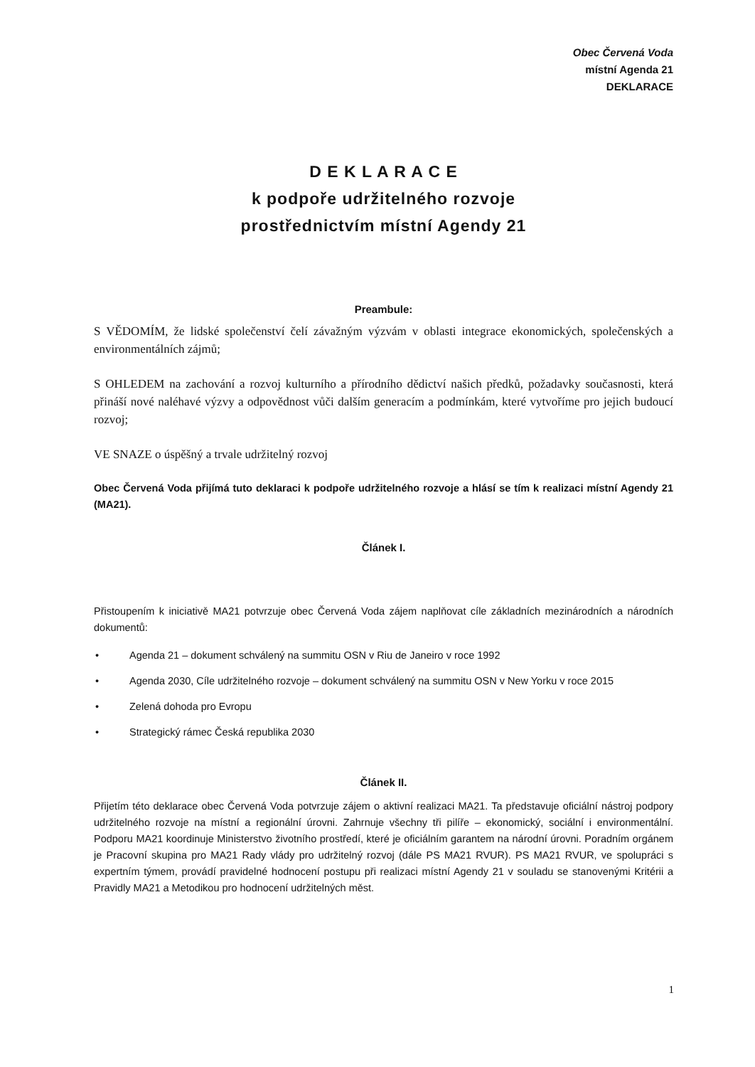Obec Červená Voda
místní Agenda 21
DEKLARACE
D E K L A R A C E
k podpoře udržitelného rozvoje
prostřednictvím místní Agendy 21
Preambule:
S VĚDOMÍM, že lidské společenství čelí závažným výzvám v oblasti integrace ekonomických, společenských a environmentálních zájmů;
S OHLEDEM na zachování a rozvoj kulturního a přírodního dědictví našich předků, požadavky současnosti, která přináší nové naléhavé výzvy a odpovědnost vůči dalším generacím a podmínkám, které vytvoříme pro jejich budoucí rozvoj;
VE SNAZE o úspěšný a trvale udržitelný rozvoj
Obec Červená Voda přijímá tuto deklaraci k podpoře udržitelného rozvoje a hlásí se tím k realizaci místní Agendy 21 (MA21).
Článek I.
Přistoupením k iniciativě MA21 potvrzuje obec Červená Voda zájem naplňovat cíle základních mezinárodních a národních dokumentů:
• Agenda 21 – dokument schválený na summitu OSN v Riu de Janeiro v roce 1992
• Agenda 2030, Cíle udržitelného rozvoje – dokument schválený na summitu OSN v New Yorku v roce 2015
• Zelená dohoda pro Evropu
• Strategický rámec Česká republika 2030
Článek II.
Přijetím této deklarace obec Červená Voda potvrzuje zájem o aktivní realizaci MA21. Ta představuje oficiální nástroj podpory udržitelného rozvoje na místní a regionální úrovni. Zahrnuje všechny tři pilíře – ekonomický, sociální i environmentální. Podporu MA21 koordinuje Ministerstvo životního prostředí, které je oficiálním garantem na národní úrovni. Poradním orgánem je Pracovní skupina pro MA21 Rady vlády pro udržitelný rozvoj (dále PS MA21 RVUR). PS MA21 RVUR, ve spolupráci s expertním týmem, provádí pravidelné hodnocení postupu při realizaci místní Agendy 21 v souladu se stanovenými Kritérii a Pravidly MA21 a Metodikou pro hodnocení udržitelných měst.
1